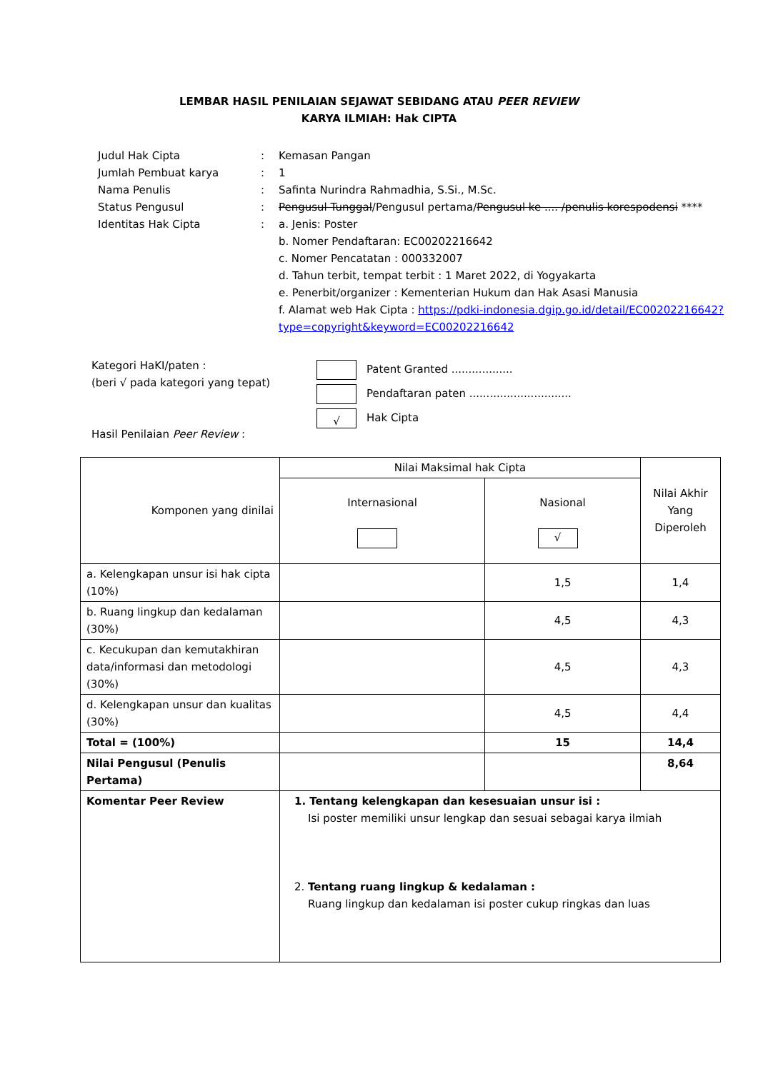LEMBAR HASIL PENILAIAN SEJAWAT SEBIDANG ATAU PEER REVIEW
KARYA ILMIAH: Hak CIPTA
| Judul Hak Cipta | : | Kemasan Pangan |
| Jumlah Pembuat karya | : | 1 |
| Nama Penulis | : | Safinta Nurindra Rahmadhia, S.Si., M.Sc. |
| Status Pengusul | : | Pengusul Tunggal /Pengusul pertama/ Pengusul ke .... /penulis korespodensi **** |
| Identitas Hak Cipta | : | a. Jenis: Poster b. Nomer Pendaftaran: EC00202216642 c. Nomer Pencatatan : 000332007 d. Tahun terbit, tempat terbit : 1 Maret 2022, di Yogyakarta e. Penerbit/organizer : Kementerian Hukum dan Hak Asasi Manusia f. Alamat web Hak Cipta : https://pdki-indonesia.dgip.go.id/detail/EC00202216642?type=copyright&keyword=EC00202216642 |
Kategori HaKI/paten :
(beri √ pada kategori yang tepat)
Hasil Penilaian Peer Review :
Patent Granted ..................
Pendaftaran paten ..............................
√ Hak Cipta
| Komponen yang dinilai | Nilai Maksimal hak Cipta | | Nilai Akhir Yang Diperoleh |
| --- | --- | --- | --- |
| | Internasional | Nasional √ | |
| a. Kelengkapan unsur isi hak cipta (10%) | | 1,5 | 1,4 |
| b. Ruang lingkup dan kedalaman (30%) | | 4,5 | 4,3 |
| c. Kecukupan dan kemutakhiran data/informasi dan metodologi (30%) | | 4,5 | 4,3 |
| d. Kelengkapan unsur dan kualitas (30%) | | 4,5 | 4,4 |
| Total = (100%) | | 15 | 14,4 |
| Nilai Pengusul (Penulis Pertama) | | | 8,64 |
| Komentar Peer Review | 1. Tentang kelengkapan dan kesesuaian unsur isi : Isi poster memiliki unsur lengkap dan sesuai sebagai karya ilmiah 2. Tentang ruang lingkup & kedalaman : Ruang lingkup dan kedalaman isi poster cukup ringkas dan luas | | |